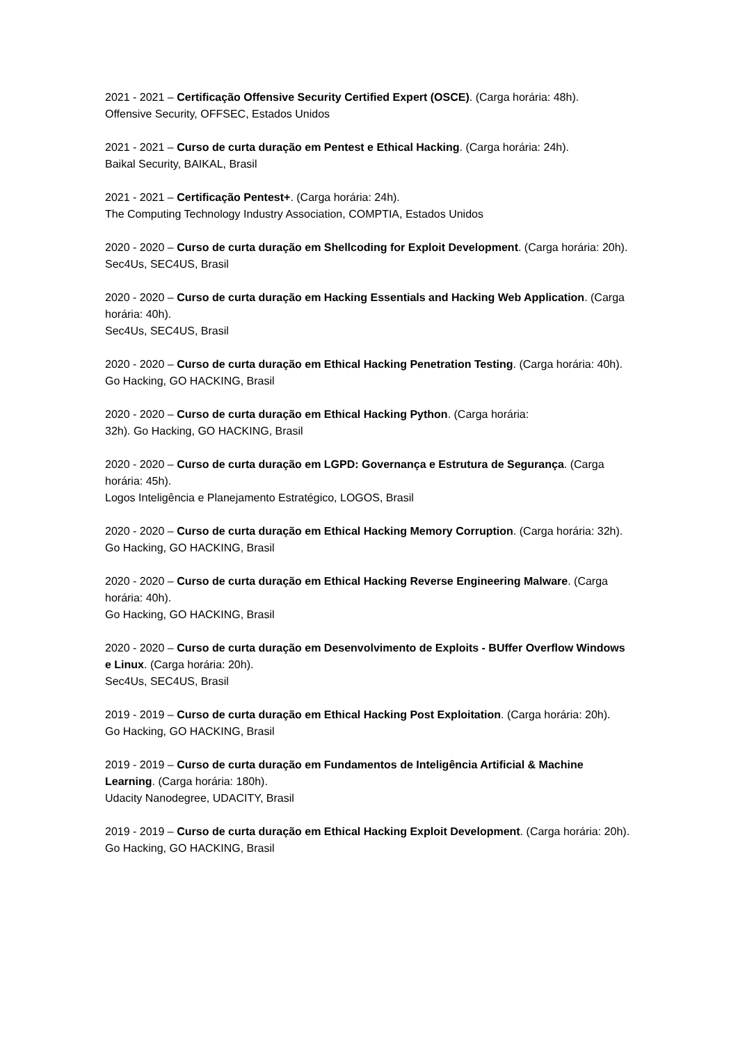2021 - 2021 – Certificação Offensive Security Certified Expert (OSCE). (Carga horária: 48h).
Offensive Security, OFFSEC, Estados Unidos
2021 - 2021 – Curso de curta duração em Pentest e Ethical Hacking. (Carga horária: 24h).
Baikal Security, BAIKAL, Brasil
2021 - 2021 – Certificação Pentest+. (Carga horária: 24h).
The Computing Technology Industry Association, COMPTIA, Estados Unidos
2020 - 2020 – Curso de curta duração em Shellcoding for Exploit Development. (Carga horária: 20h).
Sec4Us, SEC4US, Brasil
2020 - 2020 – Curso de curta duração em Hacking Essentials and Hacking Web Application. (Carga horária: 40h).
Sec4Us, SEC4US, Brasil
2020 - 2020 – Curso de curta duração em Ethical Hacking Penetration Testing. (Carga horária: 40h).
Go Hacking, GO HACKING, Brasil
2020 - 2020 – Curso de curta duração em Ethical Hacking Python. (Carga horária:
32h). Go Hacking, GO HACKING, Brasil
2020 - 2020 – Curso de curta duração em LGPD: Governança e Estrutura de Segurança. (Carga horária: 45h).
Logos Inteligência e Planejamento Estratégico, LOGOS, Brasil
2020 - 2020 – Curso de curta duração em Ethical Hacking Memory Corruption. (Carga horária: 32h).
Go Hacking, GO HACKING, Brasil
2020 - 2020 – Curso de curta duração em Ethical Hacking Reverse Engineering Malware. (Carga horária: 40h).
Go Hacking, GO HACKING, Brasil
2020 - 2020 – Curso de curta duração em Desenvolvimento de Exploits - BUffer Overflow Windows e Linux. (Carga horária: 20h).
Sec4Us, SEC4US, Brasil
2019 - 2019 – Curso de curta duração em Ethical Hacking Post Exploitation. (Carga horária: 20h).
Go Hacking, GO HACKING, Brasil
2019 - 2019 – Curso de curta duração em Fundamentos de Inteligência Artificial & Machine Learning. (Carga horária: 180h).
Udacity Nanodegree, UDACITY, Brasil
2019 - 2019 – Curso de curta duração em Ethical Hacking Exploit Development. (Carga horária: 20h).
Go Hacking, GO HACKING, Brasil